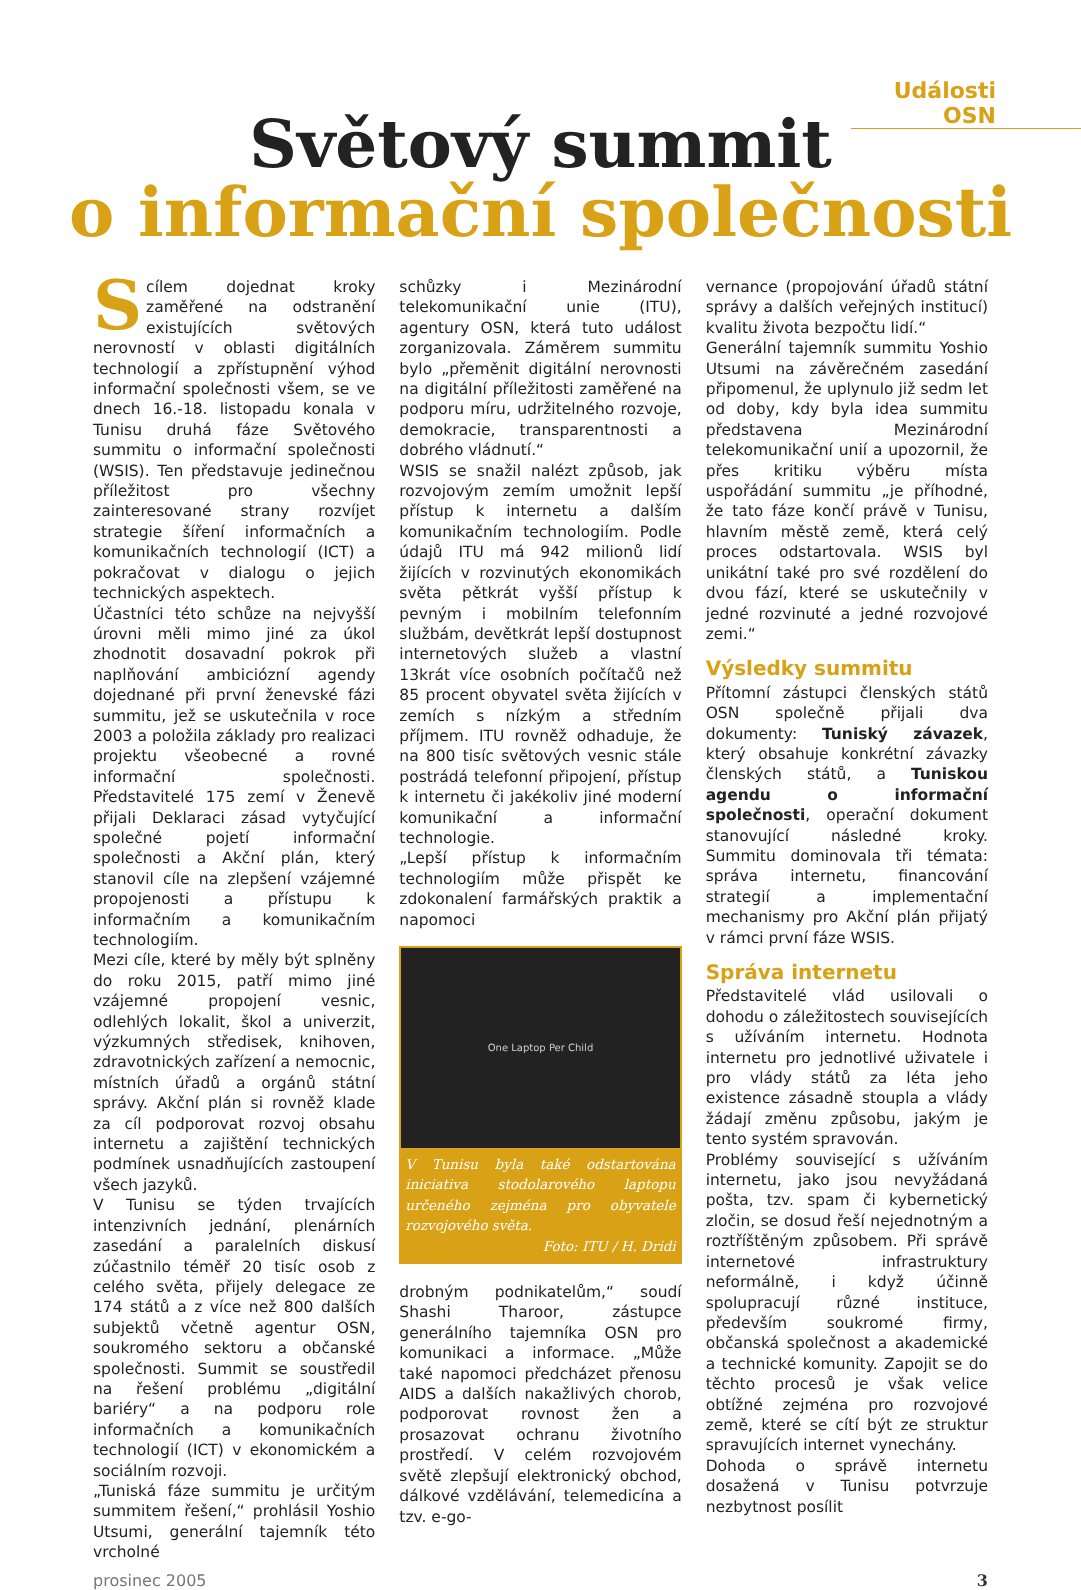Události OSN
Světový summit
o informační společnosti
S cílem dojednat kroky zaměřené na odstranění existujících světových nerovností v oblasti digitálních technologií a zpřístupnění výhod informační společnosti všem, se ve dnech 16.-18. listopadu konala v Tunisu druhá fáze Světového summitu o informační společnosti (WSIS). Ten představuje jedinečnou příležitost pro všechny zainteresované strany rozvíjet strategie šíření informačních a komunikačních technologií (ICT) a pokračovat v dialogu o jejich technických aspektech.
Účastníci této schůze na nejvyšší úrovni měli mimo jiné za úkol zhodnotit dosavadní pokrok při naplňování ambiciózní agendy dojednané při první ženevské fázi summitu, jež se uskutečnila v roce 2003 a položila základy pro realizaci projektu všeobecné a rovné informační společnosti. Představitelé 175 zemí v Ženevě přijali Deklaraci zásad vytyčující společné pojetí informační společnosti a Akční plán, který stanovil cíle na zlepšení vzájemné propojenosti a přístupu k informačním a komunikačním technologiím.
Mezi cíle, které by měly být splněny do roku 2015, patří mimo jiné vzájemné propojení vesnic, odlehlých lokalit, škol a univerzit, výzkumných středisek, knihoven, zdravotnických zařízení a nemocnic, místních úřadů a orgánů státní správy. Akční plán si rovněž klade za cíl podporovat rozvoj obsahu internetu a zajištění technických podmínek usnadňujících zastoupení všech jazyků.
V Tunisu se týden trvajících intenzivních jednání, plenárních zasedání a paralelních diskusí zúčastnilo téměř 20 tisíc osob z celého světa, přijely delegace ze 174 států a z více než 800 dalších subjektů včetně agentur OSN, soukromého sektoru a občanské společnosti. Summit se soustředil na řešení problému „digitální bariéry“ a na podporu role informačních a komunikačních technologií (ICT) v ekonomickém a sociálním rozvoji.
„Tuniská fáze summitu je určitým summitem řešení,“ prohlásil Yoshio Utsumi, generální tajemník této vrcholné
schůzky i Mezinárodní telekomunikační unie (ITU), agentury OSN, která tuto událost zorganizovala. Záměrem summitu bylo „přeměnit digitální nerovnosti na digitální příležitosti zaměřené na podporu míru, udržitelného rozvoje, demokracie, transparentnosti a dobrého vládnutí.“
WSIS se snažil nalézt způsob, jak rozvojovým zemím umožnit lepší přístup k internetu a dalším komunikačním technologiím. Podle údajů ITU má 942 milionů lidí žijících v rozvinutých ekonomikách světa pětkrát vyšší přístup k pevným i mobilním telefonním službám, devětkrát lepší dostupnost internetových služeb a vlastní 13krát více osobních počítačů než 85 procent obyvatel světa žijících v zemích s nízkým a středním příjmem. ITU rovněž odhaduje, že na 800 tisíc světových vesnic stále postrádá telefonní připojení, přístup k internetu či jakékoliv jiné moderní komunikační a informační technologie.
„Lepší přístup k informačním technologiím může přispět ke zdokonalení farmářských praktik a napomoci
One Laptop Per Child
V Tunisu byla také odstartována iniciativa stodolarového laptopu určeného zejména pro obyvatele rozvojového světa.
Foto: ITU / H. Dridi
drobným podnikatelům,“ soudí Shashi Tharoor, zástupce generálního tajemníka OSN pro komunikaci a informace. „Může také napomoci předcházet přenosu AIDS a dalších nakažlivých chorob, podporovat rovnost žen a prosazovat ochranu životního prostředí. V celém rozvojovém světě zlepšují elektronický obchod, dálkové vzdělávání, telemedicína a tzv. e-go-
vernance (propojování úřadů státní správy a dalších veřejných institucí) kvalitu života bezpočtu lidí.“
Generální tajemník summitu Yoshio Utsumi na závěrečném zasedání připomenul, že uplynulo již sedm let od doby, kdy byla idea summitu představena Mezinárodní telekomunikační unií a upozornil, že přes kritiku výběru místa uspořádání summitu „je příhodné, že tato fáze končí právě v Tunisu, hlavním městě země, která celý proces odstartovala. WSIS byl unikátní také pro své rozdělení do dvou fází, které se uskutečnily v jedné rozvinuté a jedné rozvojové zemi.“
Výsledky summitu
Přítomní zástupci členských států OSN společně přijali dva dokumenty: Tuniský závazek, který obsahuje konkrétní závazky členských států, a Tuniskou agendu o informační společnosti, operační dokument stanovující následné kroky. Summitu dominovala tři témata: správa internetu, financování strategií a implementační mechanismy pro Akční plán přijatý v rámci první fáze WSIS.
Správa internetu
Představitelé vlád usilovali o dohodu o záležitostech souvisejících s užíváním internetu. Hodnota internetu pro jednotlivé uživatele i pro vlády států za léta jeho existence zásadně stoupla a vlády žádají změnu způsobu, jakým je tento systém spravován.
Problémy související s užíváním internetu, jako jsou nevyžádaná pošta, tzv. spam či kybernetický zločin, se dosud řeší nejednotným a roztříštěným způsobem. Při správě internetové infrastruktury neformálně, i když účinně spolupracují různé instituce, především soukromé firmy, občanská společnost a akademické a technické komunity. Zapojit se do těchto procesů je však velice obtížné zejména pro rozvojové země, které se cítí být ze struktur spravujících internet vyne­chány.
Dohoda o správě internetu dosažená v Tunisu potvrzuje nezbytnost posílit
prosinec 2005 3